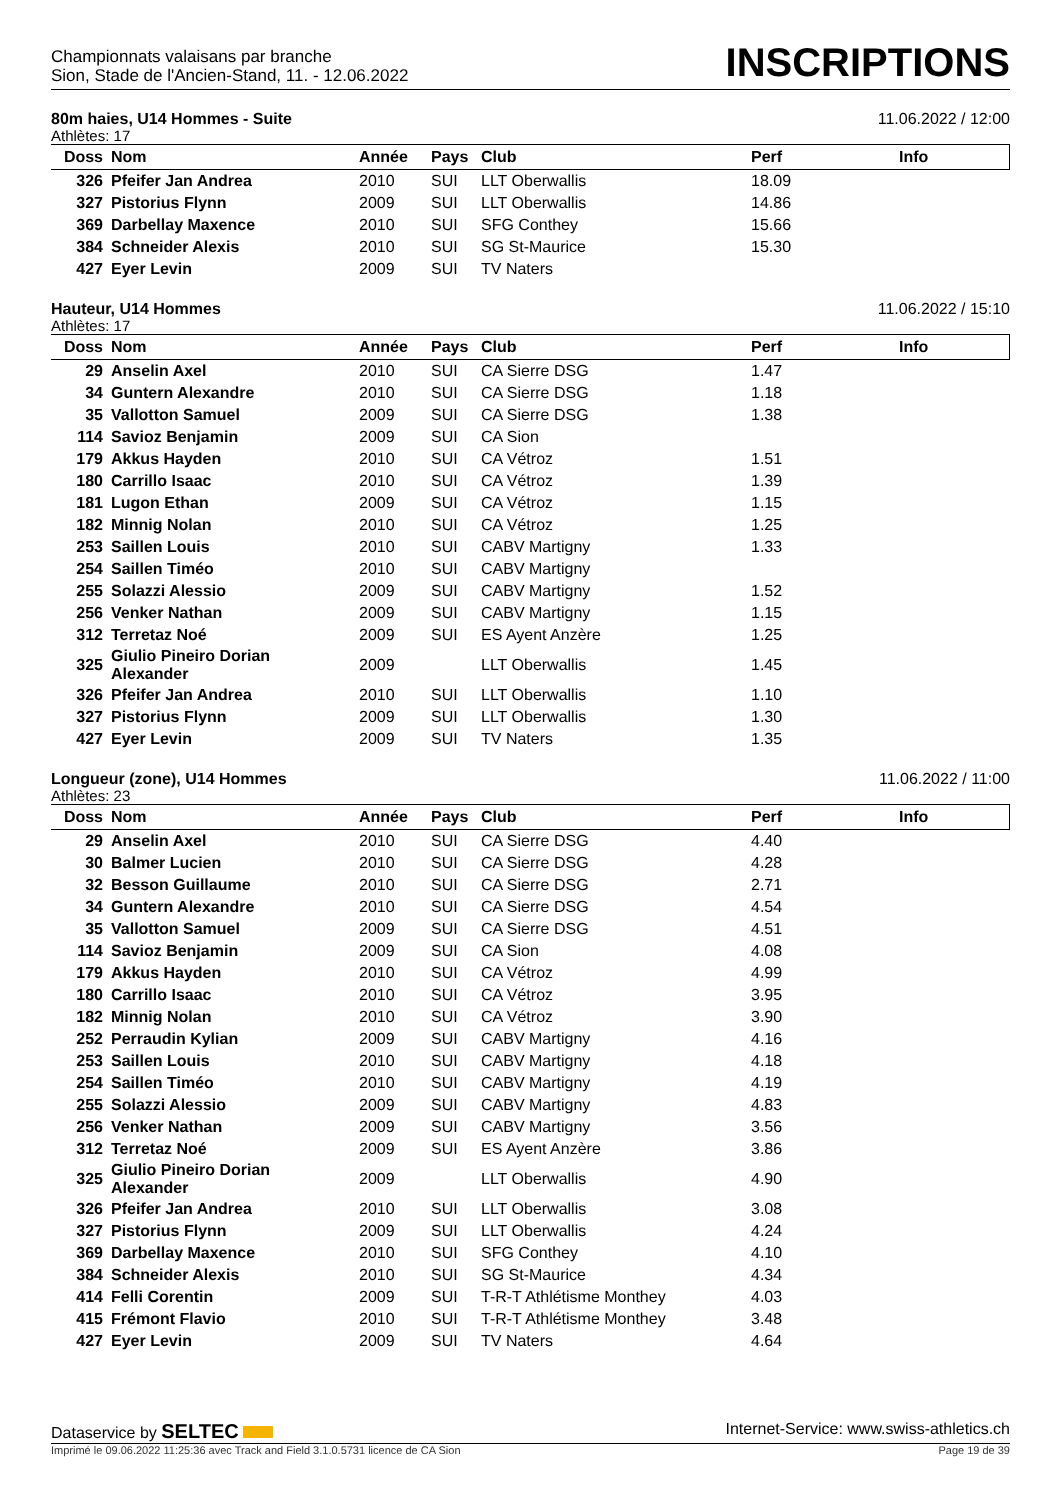Championnats valaisans par branche
Sion, Stade de l'Ancien-Stand, 11. - 12.06.2022
INSCRIPTIONS
80m haies, U14 Hommes - Suite 11.06.2022 / 12:00
Athlètes: 17
| Doss | Nom | Année | Pays | Club | Perf | Info |
| --- | --- | --- | --- | --- | --- | --- |
| 326 | Pfeifer Jan Andrea | 2010 | SUI | LLT Oberwallis | 18.09 | |
| 327 | Pistorius Flynn | 2009 | SUI | LLT Oberwallis | 14.86 | |
| 369 | Darbellay Maxence | 2010 | SUI | SFG Conthey | 15.66 | |
| 384 | Schneider Alexis | 2010 | SUI | SG St-Maurice | 15.30 | |
| 427 | Eyer Levin | 2009 | SUI | TV Naters | | |
Hauteur, U14 Hommes 11.06.2022 / 15:10
Athlètes: 17
| Doss | Nom | Année | Pays | Club | Perf | Info |
| --- | --- | --- | --- | --- | --- | --- |
| 29 | Anselin Axel | 2010 | SUI | CA Sierre DSG | 1.47 | |
| 34 | Guntern Alexandre | 2010 | SUI | CA Sierre DSG | 1.18 | |
| 35 | Vallotton Samuel | 2009 | SUI | CA Sierre DSG | 1.38 | |
| 114 | Savioz Benjamin | 2009 | SUI | CA Sion | | |
| 179 | Akkus Hayden | 2010 | SUI | CA Vétroz | 1.51 | |
| 180 | Carrillo Isaac | 2010 | SUI | CA Vétroz | 1.39 | |
| 181 | Lugon Ethan | 2009 | SUI | CA Vétroz | 1.15 | |
| 182 | Minnig Nolan | 2010 | SUI | CA Vétroz | 1.25 | |
| 253 | Saillen Louis | 2010 | SUI | CABV Martigny | 1.33 | |
| 254 | Saillen Timéo | 2010 | SUI | CABV Martigny | | |
| 255 | Solazzi Alessio | 2009 | SUI | CABV Martigny | 1.52 | |
| 256 | Venker Nathan | 2009 | SUI | CABV Martigny | 1.15 | |
| 312 | Terretaz Noé | 2009 | SUI | ES Ayent Anzère | 1.25 | |
| 325 | Giulio Pineiro Dorian Alexander | 2009 | | LLT Oberwallis | 1.45 | |
| 326 | Pfeifer Jan Andrea | 2010 | SUI | LLT Oberwallis | 1.10 | |
| 327 | Pistorius Flynn | 2009 | SUI | LLT Oberwallis | 1.30 | |
| 427 | Eyer Levin | 2009 | SUI | TV Naters | 1.35 | |
Longueur (zone), U14 Hommes 11.06.2022 / 11:00
Athlètes: 23
| Doss | Nom | Année | Pays | Club | Perf | Info |
| --- | --- | --- | --- | --- | --- | --- |
| 29 | Anselin Axel | 2010 | SUI | CA Sierre DSG | 4.40 | |
| 30 | Balmer Lucien | 2010 | SUI | CA Sierre DSG | 4.28 | |
| 32 | Besson Guillaume | 2010 | SUI | CA Sierre DSG | 2.71 | |
| 34 | Guntern Alexandre | 2010 | SUI | CA Sierre DSG | 4.54 | |
| 35 | Vallotton Samuel | 2009 | SUI | CA Sierre DSG | 4.51 | |
| 114 | Savioz Benjamin | 2009 | SUI | CA Sion | 4.08 | |
| 179 | Akkus Hayden | 2010 | SUI | CA Vétroz | 4.99 | |
| 180 | Carrillo Isaac | 2010 | SUI | CA Vétroz | 3.95 | |
| 182 | Minnig Nolan | 2010 | SUI | CA Vétroz | 3.90 | |
| 252 | Perraudin Kylian | 2009 | SUI | CABV Martigny | 4.16 | |
| 253 | Saillen Louis | 2010 | SUI | CABV Martigny | 4.18 | |
| 254 | Saillen Timéo | 2010 | SUI | CABV Martigny | 4.19 | |
| 255 | Solazzi Alessio | 2009 | SUI | CABV Martigny | 4.83 | |
| 256 | Venker Nathan | 2009 | SUI | CABV Martigny | 3.56 | |
| 312 | Terretaz Noé | 2009 | SUI | ES Ayent Anzère | 3.86 | |
| 325 | Giulio Pineiro Dorian Alexander | 2009 | | LLT Oberwallis | 4.90 | |
| 326 | Pfeifer Jan Andrea | 2010 | SUI | LLT Oberwallis | 3.08 | |
| 327 | Pistorius Flynn | 2009 | SUI | LLT Oberwallis | 4.24 | |
| 369 | Darbellay Maxence | 2010 | SUI | SFG Conthey | 4.10 | |
| 384 | Schneider Alexis | 2010 | SUI | SG St-Maurice | 4.34 | |
| 414 | Felli Corentin | 2009 | SUI | T-R-T Athlétisme Monthey | 4.03 | |
| 415 | Frémont Flavio | 2010 | SUI | T-R-T Athlétisme Monthey | 3.48 | |
| 427 | Eyer Levin | 2009 | SUI | TV Naters | 4.64 | |
Dataservice by SELTEC Internet-Service: www.swiss-athletics.ch
Imprimé le 09.06.2022 11:25:36 avec Track and Field 3.1.0.5731 licence de CA Sion Page 19 de 39